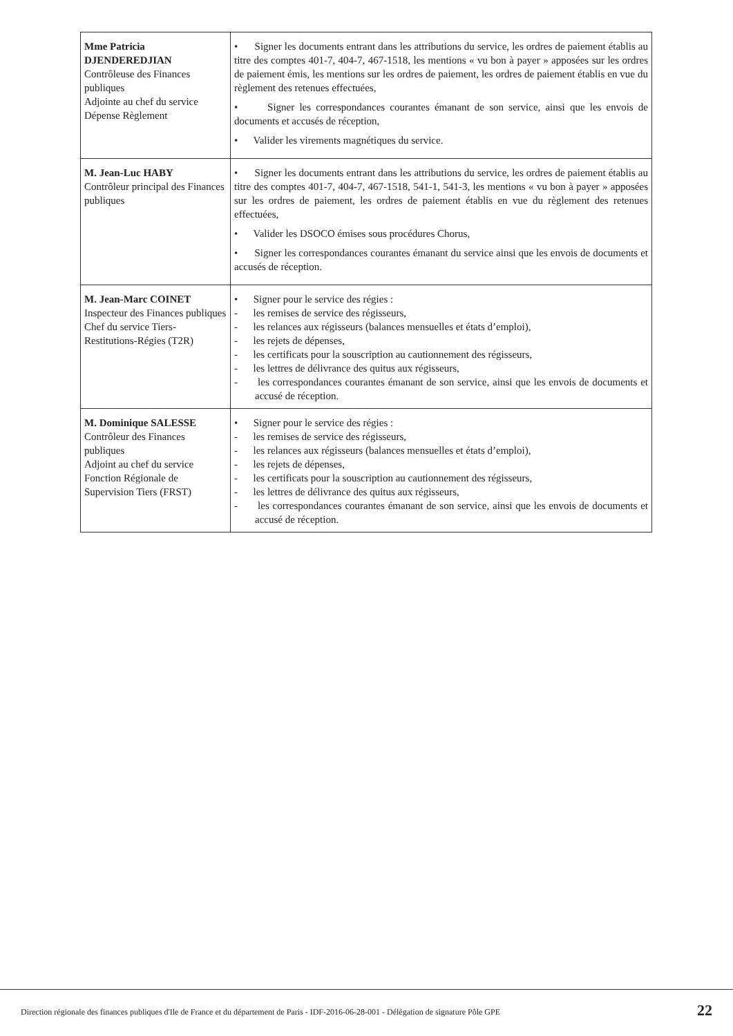| Mme Patricia DJENDEREDJIAN Contrôleuse des Finances publiques Adjointe au chef du service Dépense Règlement | • Signer les documents entrant dans les attributions du service, les ordres de paiement établis au titre des comptes 401-7, 404-7, 467-1518, les mentions « vu bon à payer » apposées sur les ordres de paiement émis, les mentions sur les ordres de paiement, les ordres de paiement établis en vue du règlement des retenues effectuées, • Signer les correspondances courantes émanant de son service, ainsi que les envois de documents et accusés de réception, • Valider les virements magnétiques du service. |
| M. Jean-Luc HABY Contrôleur principal des Finances publiques | • Signer les documents entrant dans les attributions du service, les ordres de paiement établis au titre des comptes 401-7, 404-7, 467-1518, 541-1, 541-3, les mentions « vu bon à payer » apposées sur les ordres de paiement, les ordres de paiement établis en vue du règlement des retenues effectuées, • Valider les DSOCO émises sous procédures Chorus, • Signer les correspondances courantes émanant du service ainsi que les envois de documents et accusés de réception. |
| M. Jean-Marc COINET Inspecteur des Finances publiques Chef du service Tiers-Restitutions-Régies (T2R) | • Signer pour le service des régies : - les remises de service des régisseurs, - les relances aux régisseurs (balances mensuelles et états d’emploi), - les rejets de dépenses, - les certificats pour la souscription au cautionnement des régisseurs, - les lettres de délivrance des quitus aux régisseurs, - les correspondances courantes émanant de son service, ainsi que les envois de documents et accusé de réception. |
| M. Dominique SALESSE Contrôleur des Finances publiques Adjoint au chef du service Fonction Régionale de Supervision Tiers (FRST) | • Signer pour le service des régies : - les remises de service des régisseurs, - les relances aux régisseurs (balances mensuelles et états d’emploi), - les rejets de dépenses, - les certificats pour la souscription au cautionnement des régisseurs, - les lettres de délivrance des quitus aux régisseurs, - les correspondances courantes émanant de son service, ainsi que les envois de documents et accusé de réception. |
Direction régionale des finances publiques d'Ile de France et du département de Paris - IDF-2016-06-28-001 - Délégation de signature Pôle GPE
22